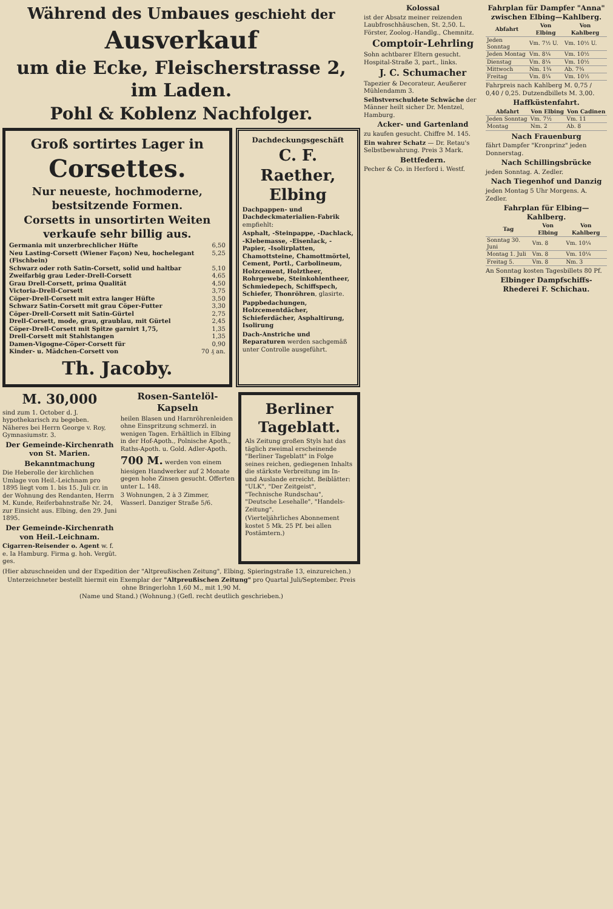Während des Umbaues geschieht der
Ausverkauf
um die Ecke, Fleischerstrasse 2, im Laden.
Pohl & Koblenz Nachfolger.
Groß sortirtes Lager in
Corsettes.
Nur neueste, hochmoderne, bestsitzende Formen.
Corsetts in unsortirten Weiten verkaufe sehr billig aus.
Germania mit unzerbrechlicher Hüfte 6,50
Neu Lasting-Corsett (Wiener Façon) Neu, hochelegant (Fischbein) 5,25
Schwarz oder roth Satin-Corsett, solid und haltbar 5,10
Zweifarbig grau Leder-Drell-Corsett 4,65
Grau Drell-Corsett, prima Qualität 4,50
Victoria-Drell-Corsett 3,75
Cöper-Drell-Corsett mit extra langer Hüfte 3,50
Schwarz Satin-Corsett mit grau Cöper-Futter 3,30
Cöper-Drell-Corsett mit Satin-Gürtel 2,75
Drell-Corsett, mode, grau, graublau, mit Gürtel 2,45
Cöper-Drell-Corsett mit Spitze garnirt 1,75, 1,35
Drell-Corsett mit Stahlstangen 1,35
Damen-Vigogne-Cöper-Corsett für 0,90
Kinder- u. Mädchen-Corsett von 70 ₰ an.
Th. Jacoby.
Dachdeckungsgeschäft
C. F. Raether, Elbing
Dachpappen- und Dachdeckmaterialien-Fabrik empfiehlt:
Asphalt, -Steinpappe, -Dachlack, -Klebemasse, -Eisenlack, -Papier, -Isolirplatten, Chamottsteine, Chamottmörtel, Cement, Portl., Carbolineum, Holzcement, Holztheer, Rohrgewebe, Steinkohlentheer, Schmiedepech, Schiffspech, Schiefer, Thonröhren, glasirte.
Pappbedachungen, Holzcementdächer, Schieferdächer, Asphaltirung, Isolirung
Dach-Anstriche und Reparaturen werden sachgemäß unter Controlle ausgeführt.
M. 30,000
sind zum 1. October d. J. hypothekarisch zu begeben. Näheres bei Herrn George v. Roy, Gymnasiumstr. 3.
Der Gemeinde-Kirchenrath von St. Marien.
Bekanntmachung
Die Heberolle der kirchlichen Umlage von Heil.-Leichnam pro 1895 liegt vom 1. bis 15. Juli cr. in der Wohnung des Rendanten, Herrn M. Kunde, Reiferbahnstraße Nr. 24, zur Einsicht aus. Elbing, den 29. Juni 1895.
Der Gemeinde-Kirchenrath von Heil.-Leichnam.
Cigarren-Reisender o. Agent w. f. e. Ia Hamburg. Firma g. hoh. Vergüt. ges.
Rosen-Santelöl-Kapseln
heilen Blasen und Harnröhrenleiden ohne Einspritzung schmerzl. in wenigen Tagen. Erhältlich in Elbing in der Hof-Apoth., Polnische Apoth., Raths-Apoth. u. Gold. Adler-Apoth.
700 M. werden von einem hiesigen Handwerker auf 2 Monate gegen hohe Zinsen gesucht. Offerten unter L. 148.
3 Wohnungen, 2 à 3 Zimmer, Wasserl. Danziger Straße 5/6.
Berliner Tageblatt.
Als Zeitung großen Styls hat das täglich zweimal erscheinende "Berliner Tageblatt" in Folge seines reichen, gediegenen Inhalts die stärkste Verbreitung im In- und Auslande erreicht. Beiblätter: "ULK", "Der Zeitgeist", "Technische Rundschau", "Deutsche Lesehalle", "Handels-Zeitung".
(Vierteljährliches Abonnement kostet 5 Mk. 25 Pf. bei allen Postämtern.)
(Hier abzuschneiden und der Expedition der "Altpreußischen Zeitung", Elbing, Spieringstraße 13, einzureichen.)
Unterzeichneter bestellt hiermit ein Exemplar der "Altpreußischen Zeitung" pro Quartal Juli/September. Preis ohne Bringerlohn 1,60 M., mit 1,90 M.
(Name und Stand.) (Wohnung.) (Gefl. recht deutlich geschrieben.)
Kolossal
ist der Absatz meiner reizenden Laubfroschhäuschen, St. 2,50. L. Förster, Zoolog.-Handlg., Chemnitz.
Comptoir-Lehrling
Sohn achtbarer Eltern gesucht. Hospital-Straße 3, part., links.
J. C. Schumacher
Tapezier & Decorateur, Aeußerer Mühlendamm 3.
Selbstverschuldete Schwäche der Männer heilt sicher Dr. Mentzel, Hamburg.
Acker- und Gartenland
zu kaufen gesucht. Chiffre M. 145.
Ein wahrer Schatz — Dr. Retau's Selbstbewahrung. Preis 3 Mark.
Bettfedern.
Pecher & Co. in Herford i. Westf.
Fahrplan für Dampfer "Anna" zwischen Elbing—Kahlberg.
| Abfahrt | Von Elbing | Von Kahlberg |
| --- | --- | --- |
| Jeden Sonntag | Vm. 7½ U. | Vm. 10½ U. |
| Jeden Montag | Vm. 8¼ | Vm. 10½ |
| Dienstag | Vm. 8¼ | Vm. 10½ |
| Mittwoch | Nm. 1¾ | Ab. 7¾ |
| Freitag | Vm. 8¼ | Vm. 10½ |
Fahrpreis nach Kahlberg M. 0,75 / 0,40 / 0,25. Dutzendbillets M. 3,00.
Haffküstenfahrt.
| Abfahrt | Von Elbing | Von Cadinen |
| --- | --- | --- |
| Jeden Sonntag | Vm. 7½ | Vm. 11 |
| Montag | Nm. 2 | Ab. 8 |
Nach Frauenburg
fährt Dampfer "Kronprinz" jeden Donnerstag.
Nach Schillingsbrücke
jeden Sonntag. A. Zedler.
Nach Tiegenhof und Danzig
jeden Montag 5 Uhr Morgens. A. Zedler.
Fahrplan für Elbing—Kahlberg.
| Tag | Von Elbing | Von Kahlberg |
| --- | --- | --- |
| Sonntag 30. Juni | Vm. 8 | Vm. 10¼ |
| Montag 1. Juli | Vm. 8 | Vm. 10¼ |
| Freitag 5. | Vm. 8 | Nm. 3 |
An Sonntag kosten Tagesbillets 80 Pf.
Elbinger Dampfschiffs-Rhederei F. Schichau.